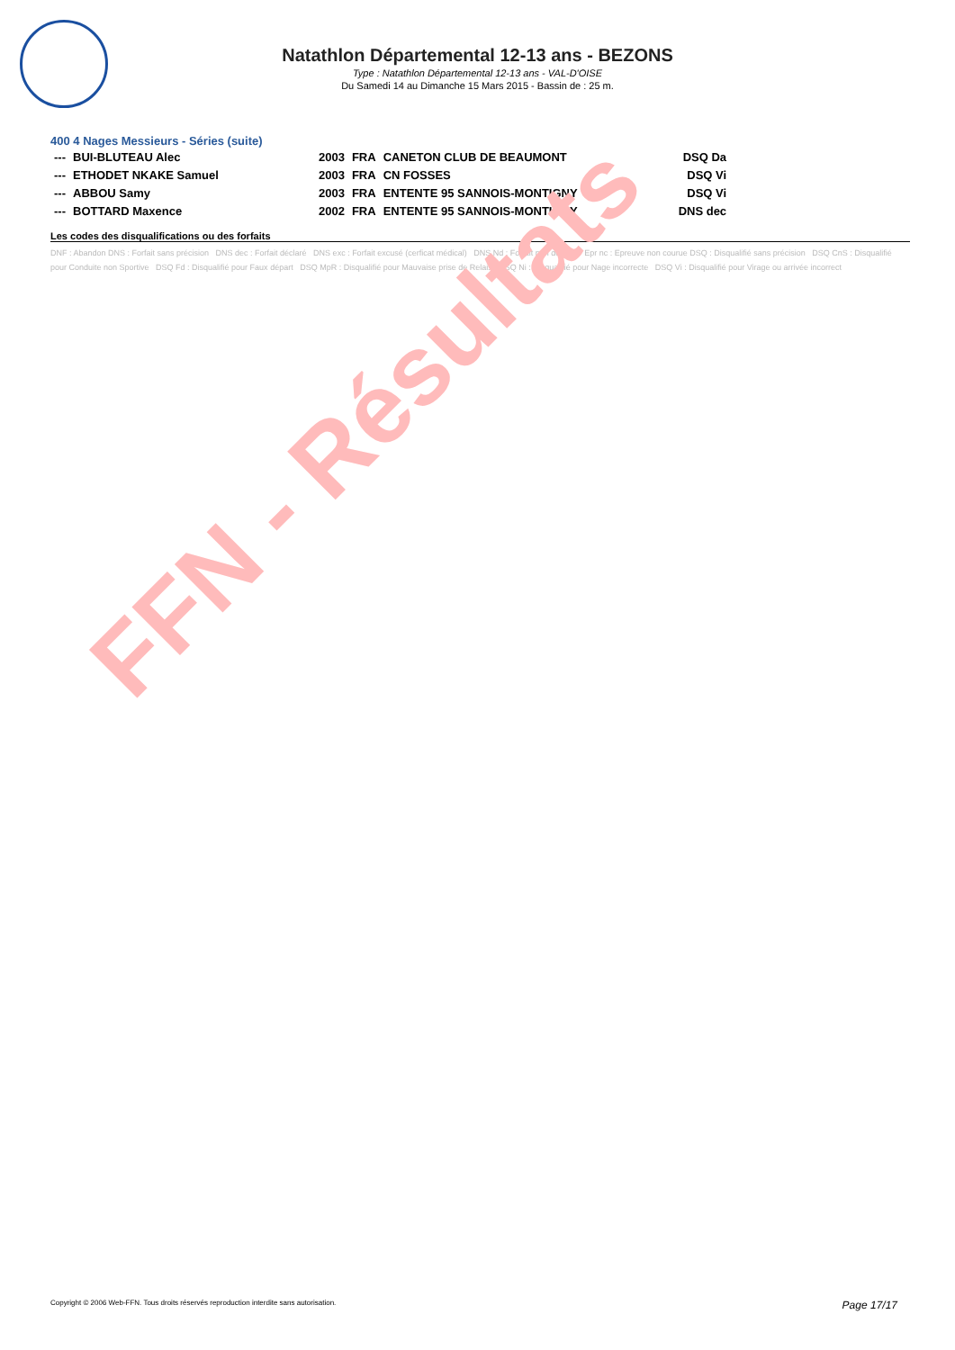FFN - Résultats
Natathlon Départemental 12-13 ans - BEZONS
Type : Natathlon Départemental 12-13 ans - VAL-D'OISE
Du Samedi 14 au Dimanche 15 Mars 2015 - Bassin de : 25 m.
400 4 Nages Messieurs - Séries (suite)
| --- | BUI-BLUTEAU Alec | 2003 | FRA | CANETON CLUB DE BEAUMONT | DSQ Da |
| --- | ETHODET NKAKE Samuel | 2003 | FRA | CN FOSSES | DSQ Vi |
| --- | ABBOU Samy | 2003 | FRA | ENTENTE 95 SANNOIS-MONTIGNY | DSQ Vi |
| --- | BOTTARD Maxence | 2002 | FRA | ENTENTE 95 SANNOIS-MONTIGNY | DNS dec |
Les codes des disqualifications ou des forfaits
DNF : Abandon DNS : Forfait sans précision DNS dec : Forfait déclaré DNS exc : Forfait excusé (cerficat médical) DNS Nd : Forfait non déclaré Epr nc : Epreuve non courue DSQ : Disqualifié sans précision DSQ CnS : Disqualifié pour Conduite non Sportive DSQ Fd : Disqualifié pour Faux départ DSQ MpR : Disqualifié pour Mauvaise prise de Relais DSQ Ni : Disqualifié pour Nage incorrecte DSQ Vi : Disqualifié pour Virage ou arrivée incorrect
Copyright © 2006 Web-FFN. Tous droits réservés reproduction interdite sans autorisation. Page 17/17